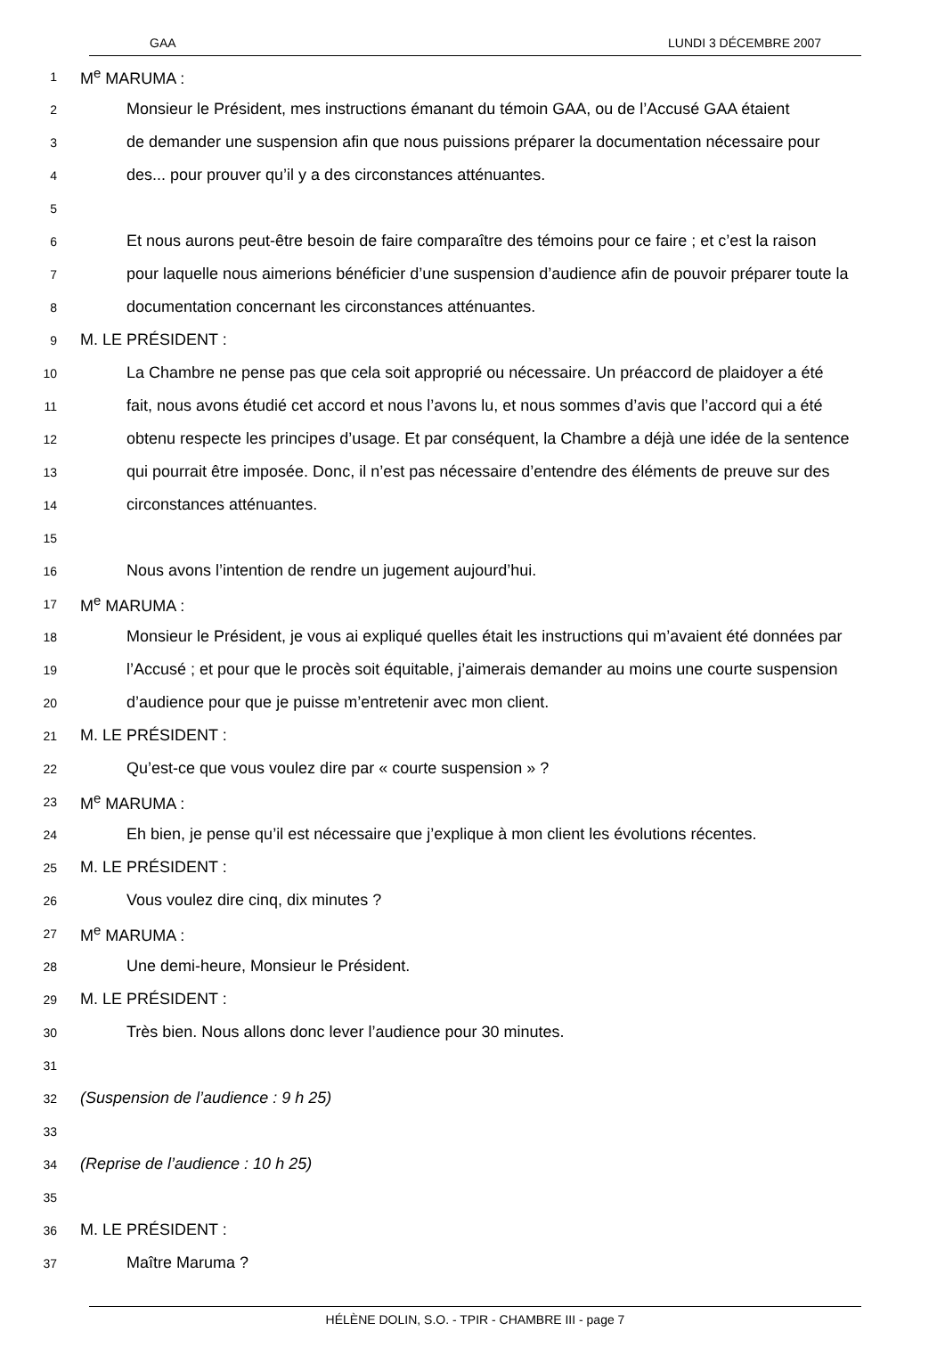GAA LUNDI 3 DÉCEMBRE 2007
1 M<sup>e</sup> MARUMA :
2 Monsieur le Président, mes instructions émanant du témoin GAA, ou de l’Accusé GAA étaient
3 de demander une suspension afin que nous puissions préparer la documentation nécessaire pour
4 des... pour prouver qu’il y a des circonstances atténuantes.
5
6 Et nous aurons peut-être besoin de faire comparaître des témoins pour ce faire ; et c’est la raison
7 pour laquelle nous aimerions bénéficier d’une suspension d’audience afin de pouvoir préparer toute la
8 documentation concernant les circonstances atténuantes.
9 M. LE PRÉSIDENT :
10 La Chambre ne pense pas que cela soit approprié ou nécessaire. Un préaccord de plaidoyer a été
11 fait, nous avons étudié cet accord et nous l’avons lu, et nous sommes d’avis que l’accord qui a été
12 obtenu respecte les principes d’usage. Et par conséquent, la Chambre a déjà une idée de la sentence
13 qui pourrait être imposée. Donc, il n’est pas nécessaire d’entendre des éléments de preuve sur des
14 circonstances atténuantes.
15
16 Nous avons l’intention de rendre un jugement aujourd’hui.
17 M<sup>e</sup> MARUMA :
18 Monsieur le Président, je vous ai expliqué quelles était les instructions qui m’avaient été données par
19 l’Accusé ; et pour que le procès soit équitable, j’aimerais demander au moins une courte suspension
20 d’audience pour que je puisse m’entretenir avec mon client.
21 M. LE PRÉSIDENT :
22 Qu’est-ce que vous voulez dire par « courte suspension » ?
23 M<sup>e</sup> MARUMA :
24 Eh bien, je pense qu’il est nécessaire que j’explique à mon client les évolutions récentes.
25 M. LE PRÉSIDENT :
26 Vous voulez dire cinq, dix minutes ?
27 M<sup>e</sup> MARUMA :
28 Une demi-heure, Monsieur le Président.
29 M. LE PRÉSIDENT :
30 Très bien. Nous allons donc lever l’audience pour 30 minutes.
31
32 (Suspension de l’audience : 9 h 25)
33
34 (Reprise de l’audience : 10 h 25)
35
36 M. LE PRÉSIDENT :
37 Maître Maruma ?
HÉLÈNE DOLIN, S.O. - TPIR - CHAMBRE III - page 7